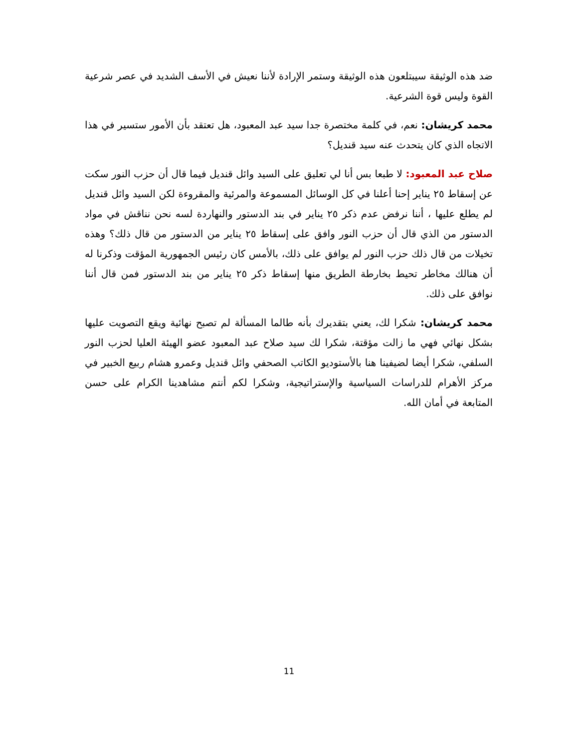ضد هذه الوثيقة سيبتلعون هذه الوثيقة وستمر الإرادة لأننا نعيش في الأسف الشديد في عصر شرعية القوة وليس قوة الشرعية.
محمد كريشان: نعم، في كلمة مختصرة جدا سيد عبد المعبود، هل تعتقد بأن الأمور ستسير في هذا الاتجاه الذي كان يتحدث عنه سيد قنديل؟
صلاح عبد المعبود: لا طبعا بس أنا لي تعليق على السيد وائل قنديل فيما قال أن حزب النور سكت عن إسقاط ٢٥ يناير إحنا أعلنا في كل الوسائل المسموعة والمرئية والمقروءة لكن السيد وائل قنديل لم يطلع عليها ، أننا نرفض عدم ذكر ٢٥ يناير في بند الدستور والنهاردة لسه نحن نناقش في مواد الدستور من الذي قال أن حزب النور وافق على إسقاط ٢٥ يناير من الدستور من قال ذلك؟ وهذه تخيلات من قال ذلك حزب النور لم يوافق على ذلك، بالأمس كان رئيس الجمهورية المؤقت وذكرنا له أن هنالك مخاطر تحيط بخارطة الطريق منها إسقاط ذكر ٢٥ يناير من بند الدستور فمن قال أننا نوافق على ذلك.
محمد كريشان: شكرا لك، يعني بتقديرك بأنه طالما المسألة لم تصبح نهائية ويقع التصويت عليها بشكل نهائي فهي ما زالت مؤقتة، شكرا لك سيد صلاح عبد المعبود عضو الهيئة العليا لحزب النور السلفي، شكرا أيضا لضيفينا هنا بالأستوديو الكاتب الصحفي وائل قنديل وعمرو هشام ربيع الخبير في مركز الأهرام للدراسات السياسية والإستراتيجية، وشكرا لكم أنتم مشاهدينا الكرام على حسن المتابعة في أمان الله.
11